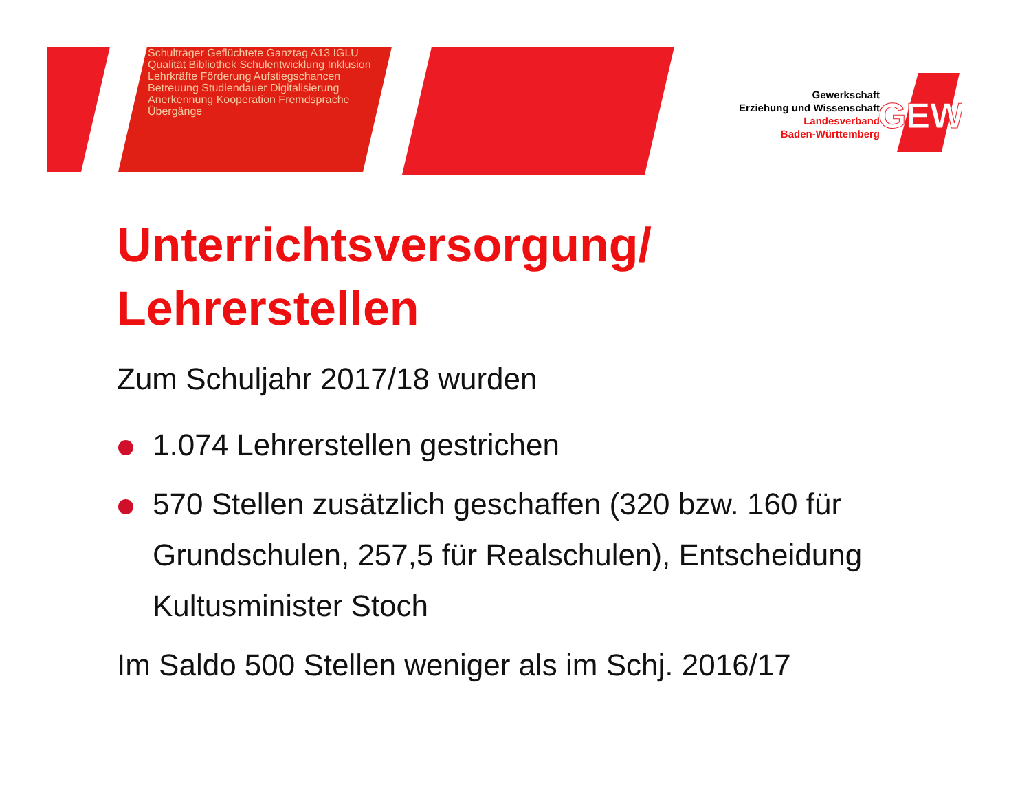Schulträger Geflüchtete Ganztag A13 IGLU Qualität Bibliothek Schulentwicklung Inklusion Lehrkräfte Förderung Aufstiegschancen Betreuung Studiendauer Digitalisierung Anerkennung Kooperation Fremdsprache Übergänge
GEW
Gewerkschaft
Erziehung und Wissenschaft
Landesverband
Baden-Württemberg
Unterrichtsversorgung/
Lehrerstellen
Zum Schuljahr 2017/18 wurden
1.074 Lehrerstellen gestrichen
570 Stellen zusätzlich geschaffen (320 bzw. 160 für Grundschulen, 257,5 für Realschulen), Entscheidung Kultusminister Stoch
Im Saldo 500 Stellen weniger als im Schj. 2016/17